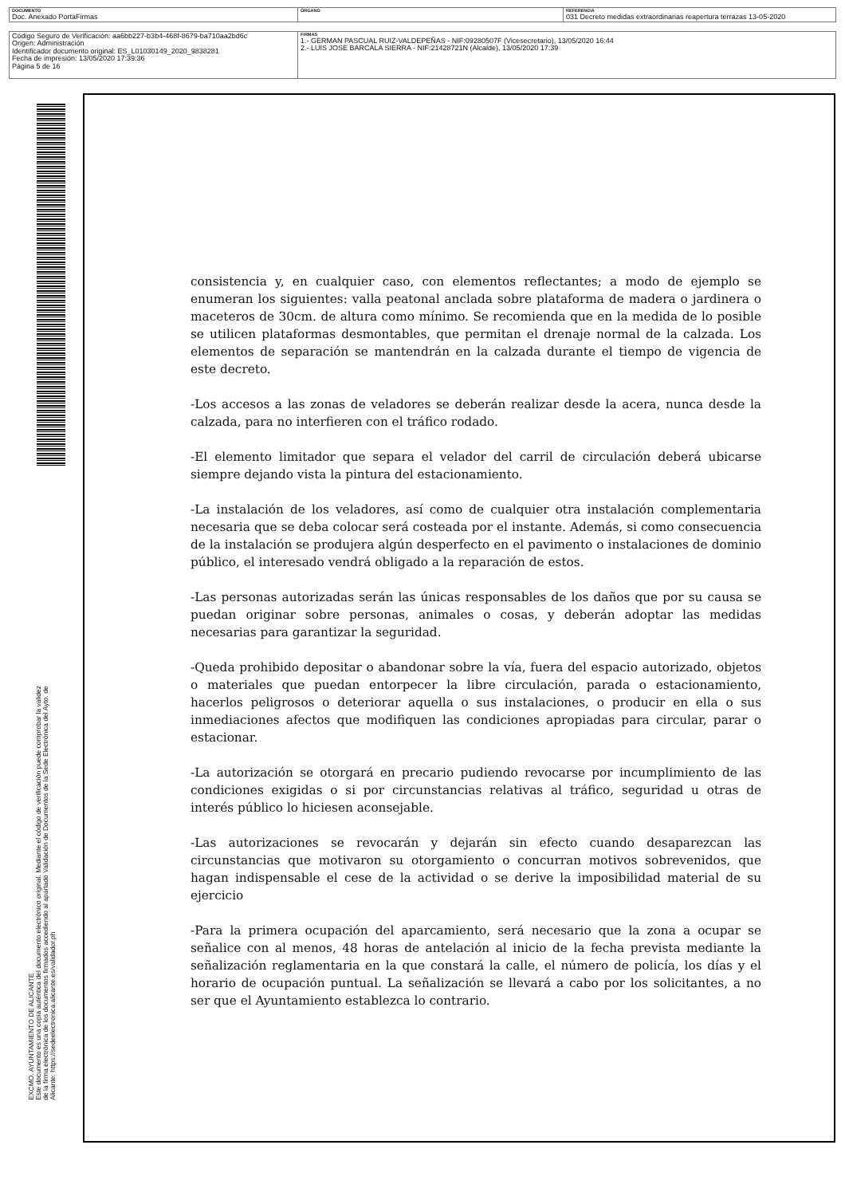| DOCUMENTO Doc. Anexado PortaFirmas | ÓRGANO | REFERENCIA 031 Decreto medidas extraordinarias reapertura terrazas 13-05-2020 |
| Código Seguro de Verificación: aa6bb227-b3b4-468f-8679-ba710aa2bd6c Origen: Administración Identificador documento original: ES_L01030149_2020_9838281 Fecha de impresión: 13/05/2020 17:39:36 Página 5 de 16 | FIRMAS 1.- GERMAN PASCUAL RUIZ-VALDEPEÑAS - NIF:09280507F (Vicesecretario), 13/05/2020 16:44 2.- LUIS JOSE BARCALA SIERRA - NIF:21428721N (Alcalde), 13/05/2020 17:39 |
EXCMO. AYUNTAMIENTO DE ALICANTE
Este documento es una copia auténtica del documento electrónico original. Mediante el código de verificación puede comprobar la validez
de la firma electrónica de los documentos firmados accediendo al apartado Validación de Documentos de la Sede Electrónica del Ayto. de
Alicante: https://sedeelectronica.alicante.es/validador.ph
consistencia y, en cualquier caso, con elementos reflectantes; a modo de ejemplo se enumeran los siguientes: valla peatonal anclada sobre plataforma de madera o jardinera o maceteros de 30cm. de altura como mínimo. Se recomienda que en la medida de lo posible se utilicen plataformas desmontables, que permitan el drenaje normal de la calzada. Los elementos de separación se mantendrán en la calzada durante el tiempo de vigencia de este decreto.
-Los accesos a las zonas de veladores se deberán realizar desde la acera, nunca desde la calzada, para no interfieren con el tráfico rodado.
-El elemento limitador que separa el velador del carril de circulación deberá ubicarse siempre dejando vista la pintura del estacionamiento.
-La instalación de los veladores, así como de cualquier otra instalación complementaria necesaria que se deba colocar será costeada por el instante. Además, si como consecuencia de la instalación se produjera algún desperfecto en el pavimento o instalaciones de dominio público, el interesado vendrá obligado a la reparación de estos.
-Las personas autorizadas serán las únicas responsables de los daños que por su causa se puedan originar sobre personas, animales o cosas, y deberán adoptar las medidas necesarias para garantizar la seguridad.
-Queda prohibido depositar o abandonar sobre la vía, fuera del espacio autorizado, objetos o materiales que puedan entorpecer la libre circulación, parada o estacionamiento, hacerlos peligrosos o deteriorar aquella o sus instalaciones, o producir en ella o sus inmediaciones afectos que modifiquen las condiciones apropiadas para circular, parar o estacionar.
-La autorización se otorgará en precario pudiendo revocarse por incumplimiento de las condiciones exigidas o si por circunstancias relativas al tráfico, seguridad u otras de interés público lo hiciesen aconsejable.
-Las autorizaciones se revocarán y dejarán sin efecto cuando desaparezcan las circunstancias que motivaron su otorgamiento o concurran motivos sobrevenidos, que hagan indispensable el cese de la actividad o se derive la imposibilidad material de su ejercicio
-Para la primera ocupación del aparcamiento, será necesario que la zona a ocupar se señalice con al menos, 48 horas de antelación al inicio de la fecha prevista mediante la señalización reglamentaria en la que constará la calle, el número de policía, los días y el horario de ocupación puntual. La señalización se llevará a cabo por los solicitantes, a no ser que el Ayuntamiento establezca lo contrario.